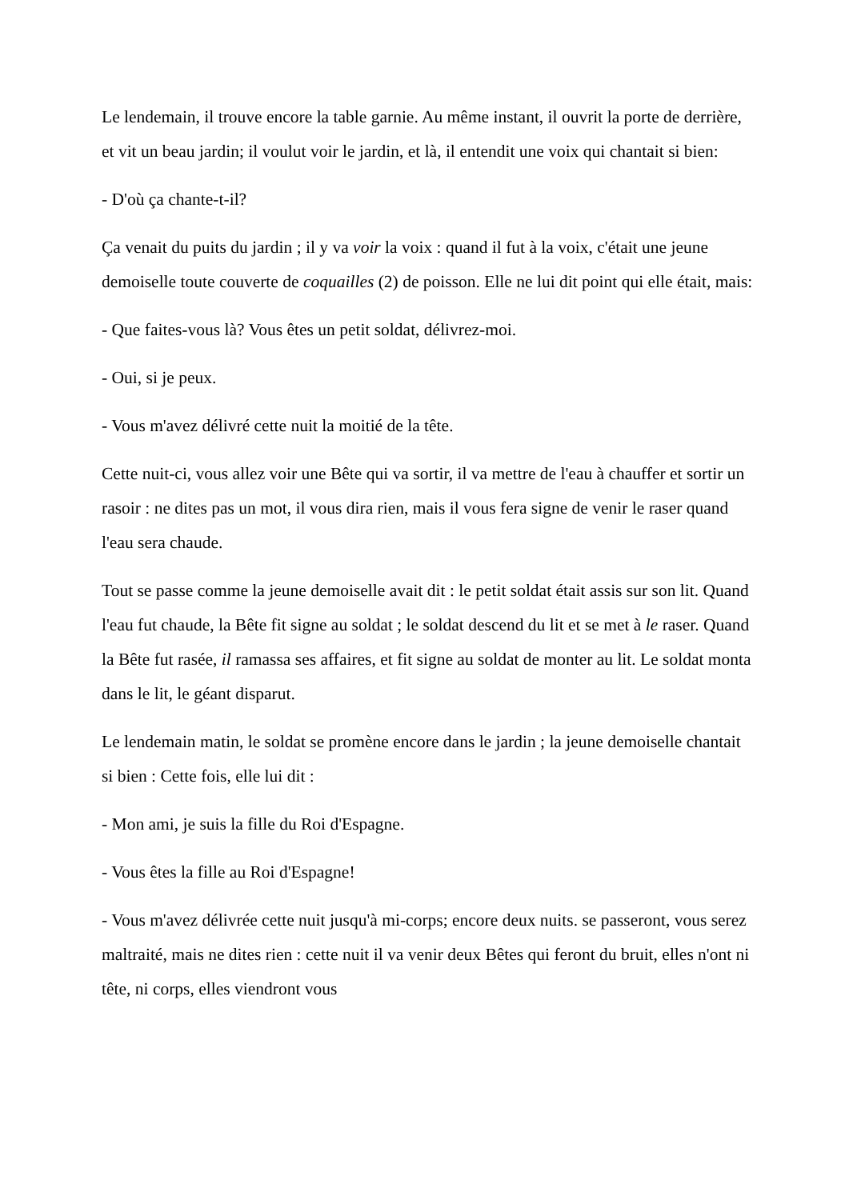Le lendemain, il trouve encore la table garnie. Au même instant, il ouvrit la porte de derrière, et vit un beau jardin; il voulut voir le jardin, et là, il entendit une voix qui chantait si bien:
- D'où ça chante-t-il?
Ça venait du puits du jardin ; il y va voir la voix : quand il fut à la voix, c'était une jeune demoiselle toute couverte de coquailles (2) de poisson. Elle ne lui dit point qui elle était, mais:
- Que faites-vous là? Vous êtes un petit soldat, délivrez-moi.
- Oui, si je peux.
- Vous m'avez délivré cette nuit la moitié de la tête.
Cette nuit-ci, vous allez voir une Bête qui va sortir, il va mettre de l'eau à chauffer et sortir un rasoir : ne dites pas un mot, il vous dira rien, mais il vous fera signe de venir le raser quand l'eau sera chaude.
Tout se passe comme la jeune demoiselle avait dit : le petit soldat était assis sur son lit. Quand l'eau fut chaude, la Bête fit signe au soldat ; le soldat descend du lit et se met à le raser. Quand la Bête fut rasée, il ramassa ses affaires, et fit signe au soldat de monter au lit. Le soldat monta dans le lit, le géant disparut.
Le lendemain matin, le soldat se promène encore dans le jardin ; la jeune demoiselle chantait si bien : Cette fois, elle lui dit :
- Mon ami, je suis la fille du Roi d'Espagne.
- Vous êtes la fille au Roi d'Espagne!
- Vous m'avez délivrée cette nuit jusqu'à mi-corps; encore deux nuits. se passeront, vous serez maltraité, mais ne dites rien : cette nuit il va venir deux Bêtes qui feront du bruit, elles n'ont ni tête, ni corps, elles viendront vous